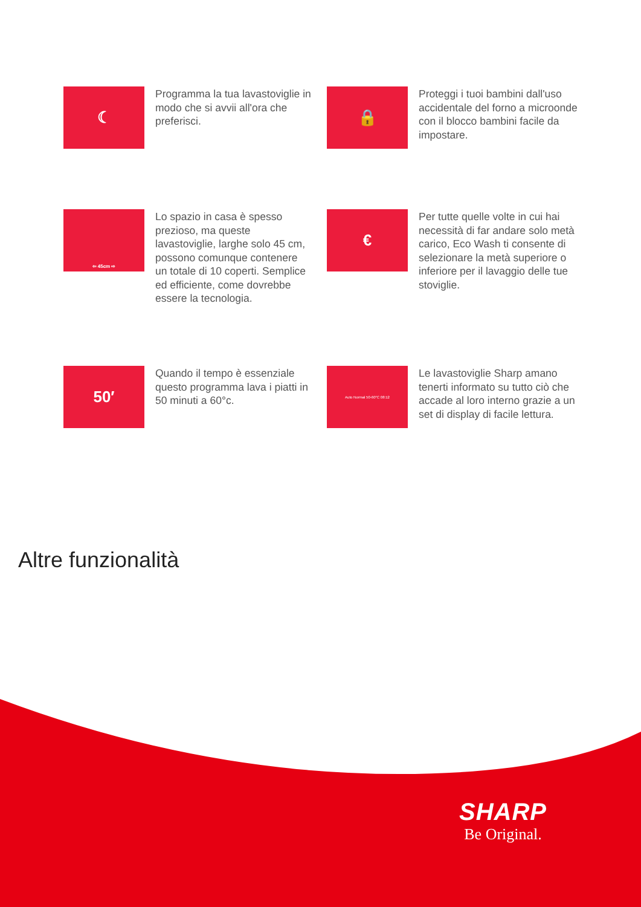☾
Programma la tua lavastoviglie in modo che si avvii all'ora che preferisci.
🔒
Proteggi i tuoi bambini dall'uso accidentale del forno a microonde con il blocco bambini facile da impostare.
⇦ 45cm ⇨
Lo spazio in casa è spesso prezioso, ma queste lavastoviglie, larghe solo 45 cm, possono comunque contenere un totale di 10 coperti. Semplice ed efficiente, come dovrebbe essere la tecnologia.
€
Per tutte quelle volte in cui hai necessità di far andare solo metà carico, Eco Wash ti consente di selezionare la metà superiore o inferiore per il lavaggio delle tue stoviglie.
50′
Quando il tempo è essenziale questo programma lava i piatti in 50 minuti a 60°c.
Auto Normal 50-60°C 08:12
Le lavastoviglie Sharp amano tenerti informato su tutto ciò che accade al loro interno grazie a un set di display di facile lettura.
Altre funzionalità
SHARP
Be Original.